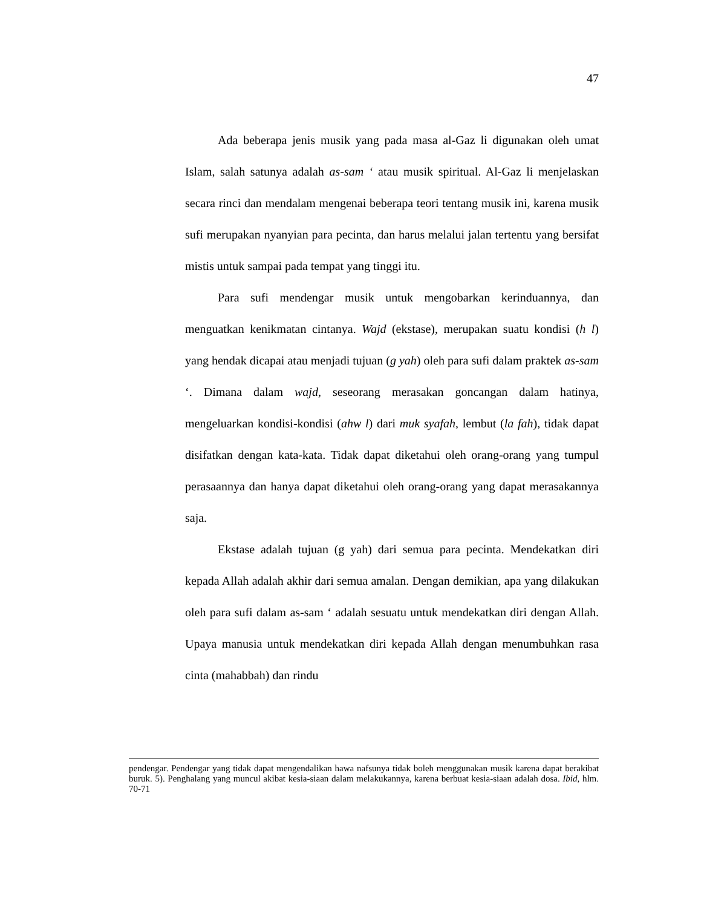47
Ada beberapa jenis musik yang pada masa al-Gaz li digunakan oleh umat Islam, salah satunya adalah as-sam ‘ atau musik spiritual. Al-Gaz li menjelaskan secara rinci dan mendalam mengenai beberapa teori tentang musik ini, karena musik sufi merupakan nyanyian para pecinta, dan harus melalui jalan tertentu yang bersifat mistis untuk sampai pada tempat yang tinggi itu.
Para sufi mendengar musik untuk mengobarkan kerinduannya, dan menguatkan kenikmatan cintanya. Wajd (ekstase), merupakan suatu kondisi (h l) yang hendak dicapai atau menjadi tujuan (g yah) oleh para sufi dalam praktek as-sam ‘. Dimana dalam wajd, seseorang merasakan goncangan dalam hatinya, mengeluarkan kondisi-kondisi (ahw l) dari muk syafah, lembut (la fah), tidak dapat disifatkan dengan kata-kata. Tidak dapat diketahui oleh orang-orang yang tumpul perasaannya dan hanya dapat diketahui oleh orang-orang yang dapat merasakannya saja.
Ekstase adalah tujuan (g yah) dari semua para pecinta. Mendekatkan diri kepada Allah adalah akhir dari semua amalan. Dengan demikian, apa yang dilakukan oleh para sufi dalam as-sam ‘ adalah sesuatu untuk mendekatkan diri dengan Allah. Upaya manusia untuk mendekatkan diri kepada Allah dengan menumbuhkan rasa cinta (mahabbah) dan rindu
pendengar. Pendengar yang tidak dapat mengendalikan hawa nafsunya tidak boleh menggunakan musik karena dapat berakibat buruk. 5). Penghalang yang muncul akibat kesia-siaan dalam melakukannya, karena berbuat kesia-siaan adalah dosa. Ibid, hlm. 70-71